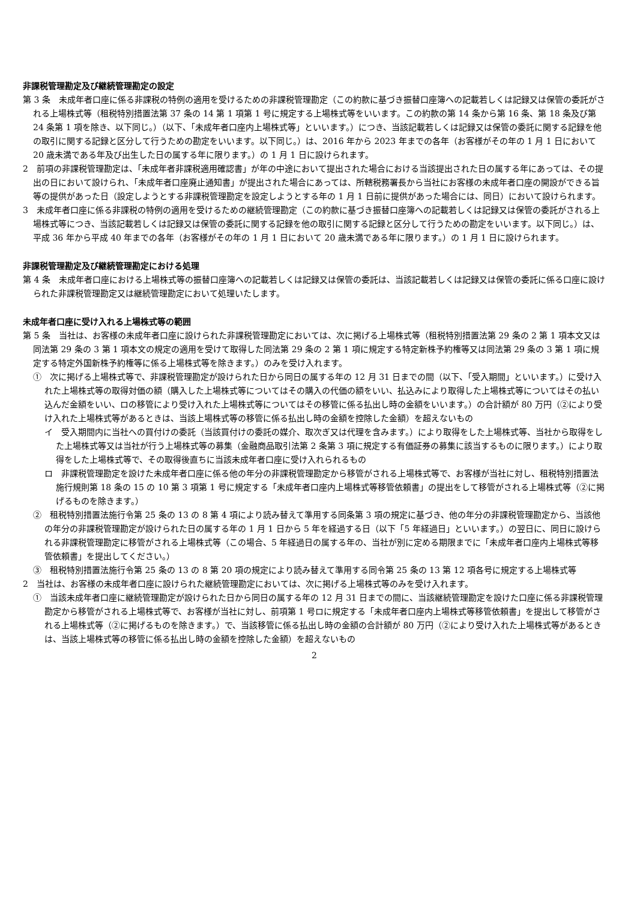非課税管理勘定及び継続管理勘定の設定
第 3 条　未成年者口座に係る非課税の特例の適用を受けるための非課税管理勘定（この約款に基づき振替口座簿への記載若しくは記録又は保管の委託がされる上場株式等（租税特別措置法第 37 条の 14 第 1 項第 1 号に規定する上場株式等をいいます。この約款の第 14 条から第 16 条、第 18 条及び第 24 条第 1 項を除き、以下同じ。）（以下、「未成年者口座内上場株式等」といいます。）につき、当該記載若しくは記録又は保管の委託に関する記録を他の取引に関する記録と区分して行うための勘定をいいます。以下同じ。）は、2016 年から 2023 年までの各年（お客様がその年の 1 月 1 日において 20 歳未満である年及び出生した日の属する年に限ります。）の 1 月 1 日に設けられます。
2　前項の非課税管理勘定は、「未成年者非課税適用確認書」が年の中途において提出された場合における当該提出された日の属する年にあっては、その提出の日において設けられ、「未成年者口座廃止通知書」が提出された場合にあっては、所轄税務署長から当社にお客様の未成年者口座の開設ができる旨等の提供があった日（設定しようとする非課税管理勘定を設定しようとする年の 1 月 1 日前に提供があった場合には、同日）において設けられます。
3　未成年者口座に係る非課税の特例の適用を受けるための継続管理勘定（この約款に基づき振替口座簿への記載若しくは記録又は保管の委託がされる上場株式等につき、当該記載若しくは記録又は保管の委託に関する記録を他の取引に関する記録と区分して行うための勘定をいいます。以下同じ。）は、平成 36 年から平成 40 年までの各年（お客様がその年の 1 月 1 日において 20 歳未満である年に限ります。）の 1 月 1 日に設けられます。
非課税管理勘定及び継続管理勘定における処理
第 4 条　未成年者口座における上場株式等の振替口座簿への記載若しくは記録又は保管の委託は、当該記載若しくは記録又は保管の委託に係る口座に設けられた非課税管理勘定又は継続管理勘定において処理いたします。
未成年者口座に受け入れる上場株式等の範囲
第 5 条　当社は、お客様の未成年者口座に設けられた非課税管理勘定においては、次に掲げる上場株式等（租税特別措置法第 29 条の 2 第 1 項本文又は同法第 29 条の 3 第 1 項本文の規定の適用を受けて取得した同法第 29 条の 2 第 1 項に規定する特定新株予約権等又は同法第 29 条の 3 第 1 項に規定する特定外国新株予約権等に係る上場株式等を除きます。）のみを受け入れます。
①　次に掲げる上場株式等で、非課税管理勘定が設けられた日から同日の属する年の 12 月 31 日までの間（以下、「受入期間」といいます。）に受け入れた上場株式等の取得対価の額（購入した上場株式等についてはその購入の代価の額をいい、払込みにより取得した上場株式等についてはその払い込んだ金額をいい、ロの移管により受け入れた上場株式等についてはその移管に係る払出し時の金額をいいます。）の合計額が 80 万円（②により受け入れた上場株式等があるときは、当該上場株式等の移管に係る払出し時の金額を控除した金額）を超えないもの
イ　受入期間内に当社への買付けの委託（当該買付けの委託の媒介、取次ぎ又は代理を含みます。）により取得をした上場株式等、当社から取得をした上場株式等又は当社が行う上場株式等の募集（金融商品取引法第 2 条第 3 項に規定する有価証券の募集に該当するものに限ります。）により取得をした上場株式等で、その取得後直ちに当該未成年者口座に受け入れられるもの
ロ　非課税管理勘定を設けた未成年者口座に係る他の年分の非課税管理勘定から移管がされる上場株式等で、お客様が当社に対し、租税特別措置法施行規則第 18 条の 15 の 10 第 3 項第 1 号に規定する「未成年者口座内上場株式等移管依頼書」の提出をして移管がされる上場株式等（②に掲げるものを除きます。）
②　租税特別措置法施行令第 25 条の 13 の 8 第 4 項により読み替えて準用する同条第 3 項の規定に基づき、他の年分の非課税管理勘定から、当該他の年分の非課税管理勘定が設けられた日の属する年の 1 月 1 日から 5 年を経過する日（以下「5 年経過日」といいます。）の翌日に、同日に設けられる非課税管理勘定に移管がされる上場株式等（この場合、5 年経過日の属する年の、当社が別に定める期限までに「未成年者口座内上場株式等移管依頼書」を提出してください。）
③　租税特別措置法施行令第 25 条の 13 の 8 第 20 項の規定により読み替えて準用する同令第 25 条の 13 第 12 項各号に規定する上場株式等
2　当社は、お客様の未成年者口座に設けられた継続管理勘定においては、次に掲げる上場株式等のみを受け入れます。
①　当該未成年者口座に継続管理勘定が設けられた日から同日の属する年の 12 月 31 日までの間に、当該継続管理勘定を設けた口座に係る非課税管理勘定から移管がされる上場株式等で、お客様が当社に対し、前項第 1 号ロに規定する「未成年者口座内上場株式等移管依頼書」を提出して移管がされる上場株式等（②に掲げるものを除きます。）で、当該移管に係る払出し時の金額の合計額が 80 万円（②により受け入れた上場株式等があるときは、当該上場株式等の移管に係る払出し時の金額を控除した金額）を超えないもの
2